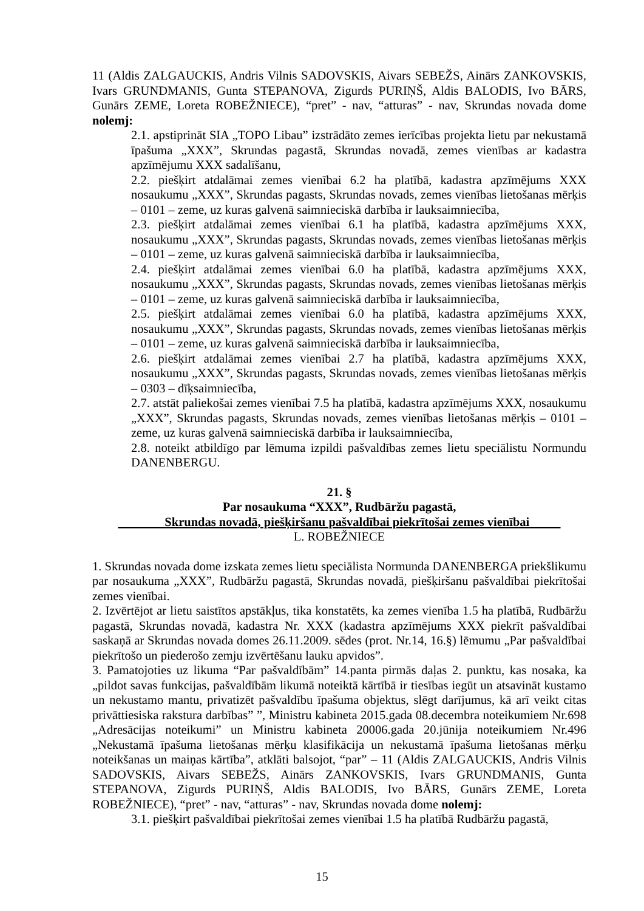11 (Aldis ZALGAUCKIS, Andris Vilnis SADOVSKIS, Aivars SEBEŽS, Ainārs ZANKOVSKIS, Ivars GRUNDMANIS, Gunta STEPANOVA, Zigurds PURIŅŠ, Aldis BALODIS, Ivo BĀRS, Gunārs ZEME, Loreta ROBEŽNIECE), “pret” - nav, “atturas” - nav, Skrundas novada dome nolemj:
2.1. apstiprināt SIA „TOPO Libau” izstrādāto zemes ierīcības projekta lietu par nekustamā īpašuma „XXX”, Skrundas pagastā, Skrundas novadā, zemes vienības ar kadastra apzīmējumu XXX sadalīšanu,
2.2. piešķirt atdalāmai zemes vienībai 6.2 ha platībā, kadastra apzīmējums XXX nosaukumu „XXX”, Skrundas pagasts, Skrundas novads, zemes vienības lietošanas mērķis – 0101 – zeme, uz kuras galvenā saimnieciskā darbība ir lauksaimniecība,
2.3. piešķirt atdalāmai zemes vienībai 6.1 ha platībā, kadastra apzīmējums XXX, nosaukumu „XXX”, Skrundas pagasts, Skrundas novads, zemes vienības lietošanas mērķis – 0101 – zeme, uz kuras galvenā saimnieciskā darbība ir lauksaimniecība,
2.4. piešķirt atdalāmai zemes vienībai 6.0 ha platībā, kadastra apzīmējums XXX, nosaukumu „XXX”, Skrundas pagasts, Skrundas novads, zemes vienības lietošanas mērķis – 0101 – zeme, uz kuras galvenā saimnieciskā darbība ir lauksaimniecība,
2.5. piešķirt atdalāmai zemes vienībai 6.0 ha platībā, kadastra apzīmējums XXX, nosaukumu „XXX”, Skrundas pagasts, Skrundas novads, zemes vienības lietošanas mērķis – 0101 – zeme, uz kuras galvenā saimnieciskā darbība ir lauksaimniecība,
2.6. piešķirt atdalāmai zemes vienībai 2.7 ha platībā, kadastra apzīmējums XXX, nosaukumu „XXX”, Skrundas pagasts, Skrundas novads, zemes vienības lietošanas mērķis – 0303 – dīķsaimniecība,
2.7. atstāt paliekošai zemes vienībai 7.5 ha platībā, kadastra apzīmējums XXX, nosaukumu „XXX”, Skrundas pagasts, Skrundas novads, zemes vienības lietošanas mērķis – 0101 – zeme, uz kuras galvenā saimnieciskā darbība ir lauksaimniecība,
2.8. noteikt atbildīgo par lēmuma izpildi pašvaldības zemes lietu speciālistu Normundu DANENBERGU.
21. §
Par nosaukuma “XXX”, Rudbāržu pagastā,
Skrundas novadā, piešķiršanu pašvaldībai piekrītošai zemes vienībai
L. ROBEŽNIECE
1. Skrundas novada dome izskata zemes lietu speciālista Normunda DANENBERGA priekšlikumu par nosaukuma „XXX”, Rudbāržu pagastā, Skrundas novadā, piešķiršanu pašvaldībai piekrītošai zemes vienībai.
2. Izvērtējot ar lietu saistītos apstākļus, tika konstatēts, ka zemes vienība 1.5 ha platībā, Rudbāržu pagastā, Skrundas novadā, kadastra Nr. XXX (kadastra apzīmējums XXX piekrīt pašvaldībai saskaņā ar Skrundas novada domes 26.11.2009. sēdes (prot. Nr.14, 16.§) lēmumu „Par pašvaldībai piekrītošo un piederošo zemju izvērtēšanu lauku apvidos”.
3. Pamatojoties uz likuma “Par pašvaldībām” 14.panta pirmās daļas 2. punktu, kas nosaka, ka „pildot savas funkcijas, pašvaldībām likumā noteiktā kārtībā ir tiesības iegūt un atsavināt kustamo un nekustamo mantu, privatizēt pašvaldību īpašuma objektus, slēgt darījumus, kā arī veikt citas privāttiesiska rakstura darbības” ”, Ministru kabineta 2015.gada 08.decembra noteikumiem Nr.698 „Adresācijas noteikumi” un Ministru kabineta 20006.gada 20.jūnija noteikumiem Nr.496 „Nekustamā īpašuma lietošanas mērķu klasifikācija un nekustamā īpašuma lietošanas mērķu noteikšanas un maiņas kārtība”, atklāti balsojot, “par” – 11 (Aldis ZALGAUCKIS, Andris Vilnis SADOVSKIS, Aivars SEBEŽS, Ainārs ZANKOVSKIS, Ivars GRUNDMANIS, Gunta STEPANOVA, Zigurds PURIŅŠ, Aldis BALODIS, Ivo BĀRS, Gunārs ZEME, Loreta ROBEŽNIECE), “pret” - nav, “atturas” - nav, Skrundas novada dome nolemj:
3.1. piešķirt pašvaldībai piekrītošai zemes vienībai 1.5 ha platībā Rudbāržu pagastā,
15